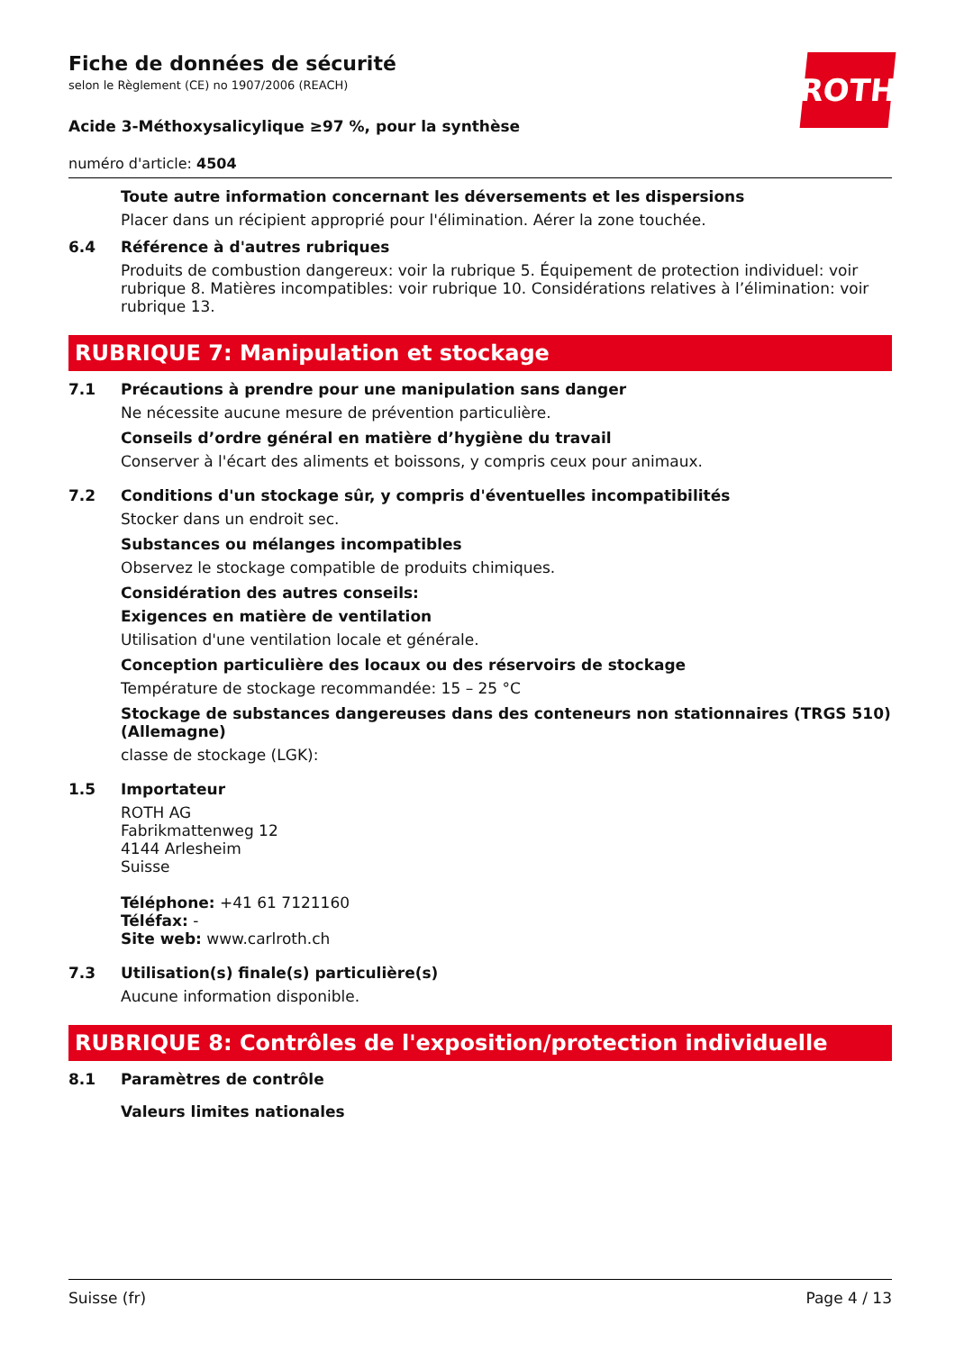ROTH
Fiche de données de sécurité
selon le Règlement (CE) no 1907/2006 (REACH)
Acide 3-Méthoxysalicylique ≥97 %, pour la synthèse
numéro d'article: 4504
Toute autre information concernant les déversements et les dispersions
Placer dans un récipient approprié pour l'élimination. Aérer la zone touchée.
6.4 Référence à d'autres rubriques
Produits de combustion dangereux: voir la rubrique 5. Équipement de protection individuel: voir rubrique 8. Matières incompatibles: voir rubrique 10. Considérations relatives à l’élimination: voir rubrique 13.
RUBRIQUE 7: Manipulation et stockage
7.1 Précautions à prendre pour une manipulation sans danger
Ne nécessite aucune mesure de prévention particulière.
Conseils d’ordre général en matière d’hygiène du travail
Conserver à l'écart des aliments et boissons, y compris ceux pour animaux.
7.2 Conditions d'un stockage sûr, y compris d'éventuelles incompatibilités
Stocker dans un endroit sec.
Substances ou mélanges incompatibles
Observez le stockage compatible de produits chimiques.
Considération des autres conseils:
Exigences en matière de ventilation
Utilisation d'une ventilation locale et générale.
Conception particulière des locaux ou des réservoirs de stockage
Température de stockage recommandée: 15 – 25 °C
Stockage de substances dangereuses dans des conteneurs non stationnaires (TRGS 510) (Allemagne)
classe de stockage (LGK):
1.5 Importateur
ROTH AG
Fabrikmattenweg 12
4144 Arlesheim
Suisse
Téléphone: +41 61 7121160
Téléfax: -
Site web: www.carlroth.ch
7.3 Utilisation(s) finale(s) particulière(s)
Aucune information disponible.
RUBRIQUE 8: Contrôles de l'exposition/protection individuelle
8.1 Paramètres de contrôle
Valeurs limites nationales
Suisse (fr) Page 4 / 13